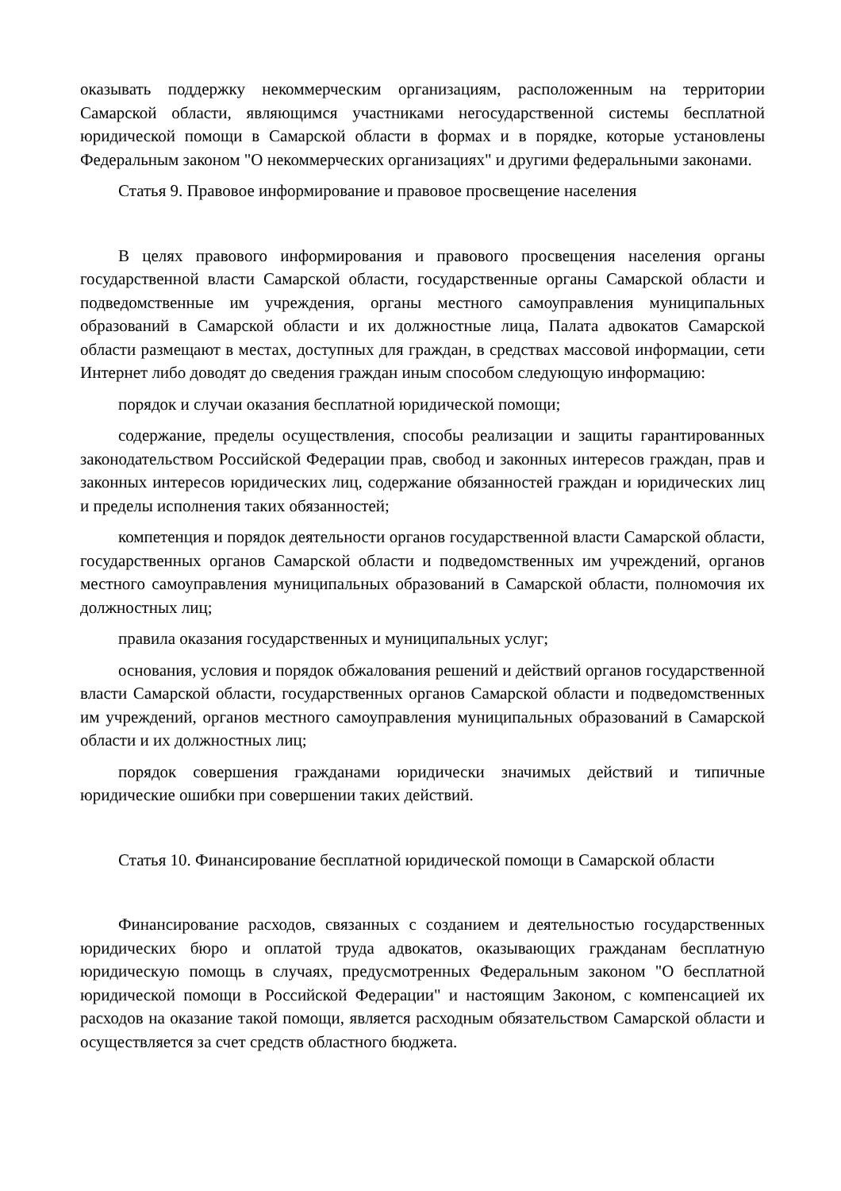оказывать поддержку некоммерческим организациям, расположенным на территории Самарской области, являющимся участниками негосударственной системы бесплатной юридической помощи в Самарской области в формах и в порядке, которые установлены Федеральным законом "О некоммерческих организациях" и другими федеральными законами.
Статья 9. Правовое информирование и правовое просвещение населения
В целях правового информирования и правового просвещения населения органы государственной власти Самарской области, государственные органы Самарской области и подведомственные им учреждения, органы местного самоуправления муниципальных образований в Самарской области и их должностные лица, Палата адвокатов Самарской области размещают в местах, доступных для граждан, в средствах массовой информации, сети Интернет либо доводят до сведения граждан иным способом следующую информацию:
порядок и случаи оказания бесплатной юридической помощи;
содержание, пределы осуществления, способы реализации и защиты гарантированных законодательством Российской Федерации прав, свобод и законных интересов граждан, прав и законных интересов юридических лиц, содержание обязанностей граждан и юридических лиц и пределы исполнения таких обязанностей;
компетенция и порядок деятельности органов государственной власти Самарской области, государственных органов Самарской области и подведомственных им учреждений, органов местного самоуправления муниципальных образований в Самарской области, полномочия их должностных лиц;
правила оказания государственных и муниципальных услуг;
основания, условия и порядок обжалования решений и действий органов государственной власти Самарской области, государственных органов Самарской области и подведомственных им учреждений, органов местного самоуправления муниципальных образований в Самарской области и их должностных лиц;
порядок совершения гражданами юридически значимых действий и типичные юридические ошибки при совершении таких действий.
Статья 10. Финансирование бесплатной юридической помощи в Самарской области
Финансирование расходов, связанных с созданием и деятельностью государственных юридических бюро и оплатой труда адвокатов, оказывающих гражданам бесплатную юридическую помощь в случаях, предусмотренных Федеральным законом "О бесплатной юридической помощи в Российской Федерации" и настоящим Законом, с компенсацией их расходов на оказание такой помощи, является расходным обязательством Самарской области и осуществляется за счет средств областного бюджета.